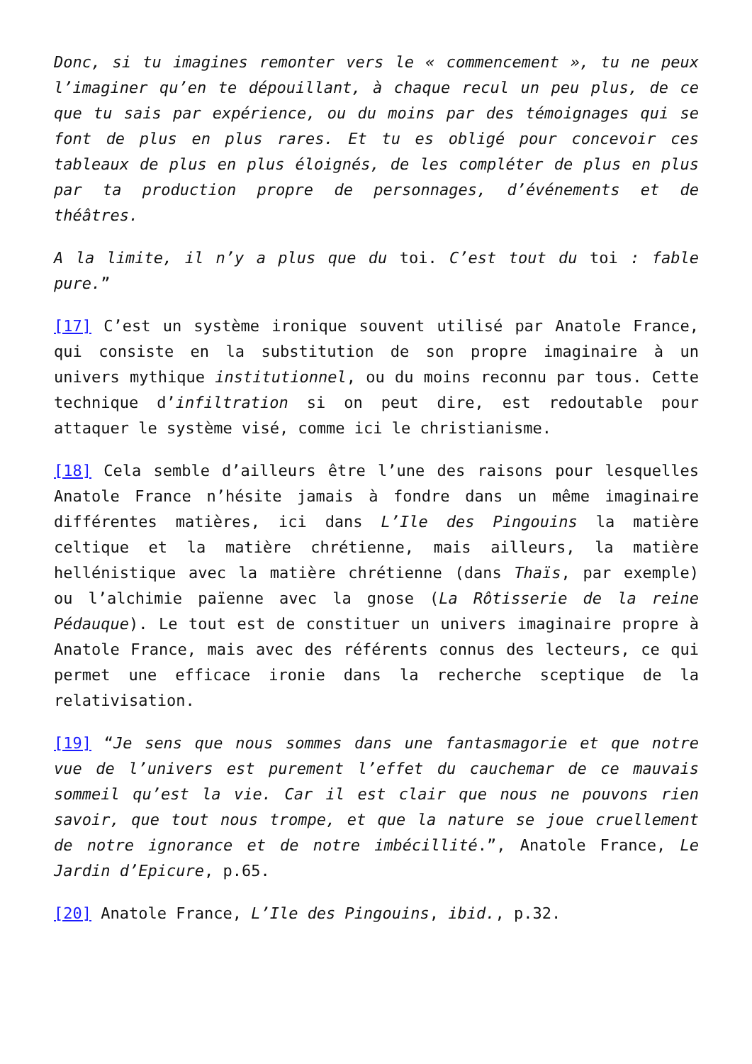Donc, si tu imagines remonter vers le « commencement », tu ne peux l’imaginer qu’en te dépouillant, à chaque recul un peu plus, de ce que tu sais par expérience, ou du moins par des témoignages qui se font de plus en plus rares. Et tu es obligé pour concevoir ces tableaux de plus en plus éloignés, de les compléter de plus en plus par ta production propre de personnages, d’événements et de théâtres.
A la limite, il n’y a plus que du toi. C’est tout du toi : fable pure.”
[17] C’est un système ironique souvent utilisé par Anatole France, qui consiste en la substitution de son propre imaginaire à un univers mythique institutionnel, ou du moins reconnu par tous. Cette technique d’infiltration si on peut dire, est redoutable pour attaquer le système visé, comme ici le christianisme.
[18] Cela semble d’ailleurs être l’une des raisons pour lesquelles Anatole France n’hésite jamais à fondre dans un même imaginaire différentes matières, ici dans L’Ile des Pingouins la matière celtique et la matière chrétienne, mais ailleurs, la matière hellénistique avec la matière chrétienne (dans Thaïs, par exemple) ou l’alchimie païenne avec la gnose (La Rôtisserie de la reine Pédauque). Le tout est de constituer un univers imaginaire propre à Anatole France, mais avec des référents connus des lecteurs, ce qui permet une efficace ironie dans la recherche sceptique de la relativisation.
[19] “Je sens que nous sommes dans une fantasmagorie et que notre vue de l’univers est purement l’effet du cauchemar de ce mauvais sommeil qu’est la vie. Car il est clair que nous ne pouvons rien savoir, que tout nous trompe, et que la nature se joue cruellement de notre ignorance et de notre imbécillité.”, Anatole France, Le Jardin d’Epicure, p.65.
[20] Anatole France, L’Ile des Pingouins, ibid., p.32.